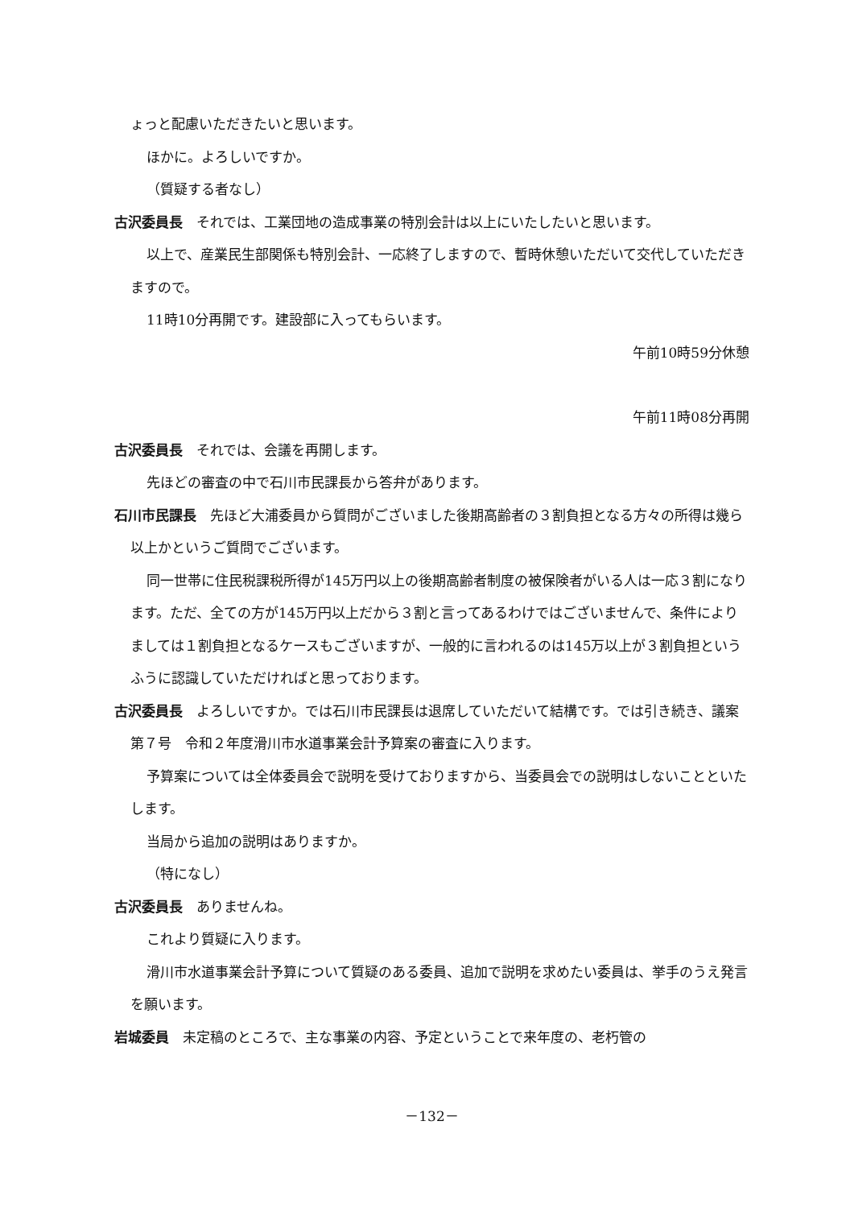ょっと配慮いただきたいと思います。
ほかに。よろしいですか。
（質疑する者なし）
古沢委員長　それでは、工業団地の造成事業の特別会計は以上にいたしたいと思います。
以上で、産業民生部関係も特別会計、一応終了しますので、暫時休憩いただいて交代していただきますので。
11時10分再開です。建設部に入ってもらいます。
午前10時59分休憩
午前11時08分再開
古沢委員長　それでは、会議を再開します。
先ほどの審査の中で石川市民課長から答弁があります。
石川市民課長　先ほど大浦委員から質問がございました後期高齢者の３割負担となる方々の所得は幾ら以上かというご質問でございます。
同一世帯に住民税課税所得が145万円以上の後期高齢者制度の被保険者がいる人は一応３割になります。ただ、全ての方が145万円以上だから３割と言ってあるわけではございませんで、条件によりましては１割負担となるケースもございますが、一般的に言われるのは145万以上が３割負担というふうに認識していただければと思っております。
古沢委員長　よろしいですか。では石川市民課長は退席していただいて結構です。では引き続き、議案第７号　令和２年度滑川市水道事業会計予算案の審査に入ります。
予算案については全体委員会で説明を受けておりますから、当委員会での説明はしないことといたします。
当局から追加の説明はありますか。
（特になし）
古沢委員長　ありませんね。
これより質疑に入ります。
滑川市水道事業会計予算について質疑のある委員、追加で説明を求めたい委員は、挙手のうえ発言を願います。
岩城委員　未定稿のところで、主な事業の内容、予定ということで来年度の、老朽管の
－132－